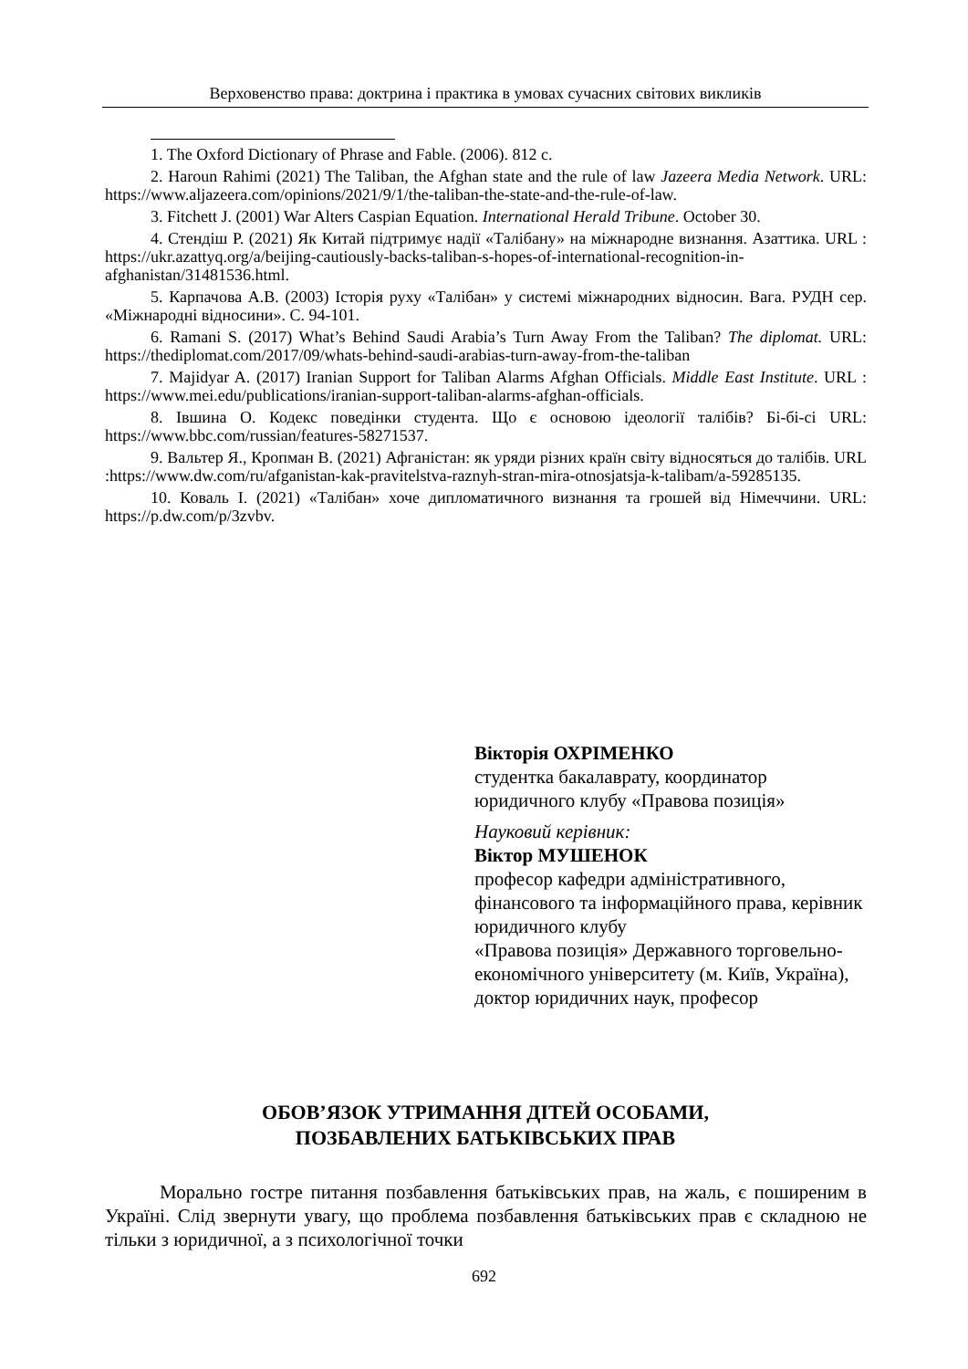Верховенство права: доктрина і практика в умовах сучасних світових викликів
1. The Oxford Dictionary of Phrase and Fable. (2006). 812 с.
2. Haroun Rahimi (2021) The Taliban, the Afghan state and the rule of law Jazeera Media Network. URL: https://www.aljazeera.com/opinions/2021/9/1/the-taliban-the-state-and-the-rule-of-law.
3. Fitchett J. (2001) War Alters Caspian Equation. International Herald Tribune. October 30.
4. Стендіш Р. (2021) Як Китай підтримує надії «Талібану» на міжнародне визнання. Азаттика. URL : https://ukr.azattyq.org/a/beijing-cautiously-backs-taliban-s-hopes-of-international-recognition-in-afghanistan/31481536.html.
5. Карпачова А.В. (2003) Історія руху «Талібан» у системі міжнародних відносин. Вага. РУДН сер. «Міжнародні відносини». С. 94-101.
6. Ramani S. (2017) What’s Behind Saudi Arabia’s Turn Away From the Taliban? The diplomat. URL: https://thediplomat.com/2017/09/whats-behind-saudi-arabias-turn-away-from-the-taliban
7. Majidyar A. (2017) Iranian Support for Taliban Alarms Afghan Officials. Middle East Institute. URL : https://www.mei.edu/publications/iranian-support-taliban-alarms-afghan-officials.
8. Івшина О. Кодекс поведінки студента. Що є основою ідеології талібів? Бі-бі-сі URL: https://www.bbc.com/russian/features-58271537.
9. Вальтер Я., Кропман В. (2021) Афганістан: як уряди різних країн світу відносяться до талібів. URL :https://www.dw.com/ru/afganistan-kak-pravitelstva-raznyh-stran-mira-otnosjatsja-k-talibam/a-59285135.
10. Коваль І. (2021) «Талібан» хоче дипломатичного визнання та грошей від Німеччини. URL: https://p.dw.com/p/3zvbv.
Вікторія ОХРІМЕНКО
студентка бакалаврату, координатор
юридичного клубу «Правова позиція»
Науковий керівник:
Віктор МУШЕНОК
професор кафедри адміністративного, фінансового та інформаційного права, керівник юридичного клубу
«Правова позиція» Державного торговельно-економічного університету (м. Київ, Україна),
доктор юридичних наук, професор
ОБОВ’ЯЗОК УТРИМАННЯ ДІТЕЙ ОСОБАМИ,
ПОЗБАВЛЕНИХ БАТЬКІВСЬКИХ ПРАВ
Морально гостре питання позбавлення батьківських прав, на жаль, є поширеним в Україні. Слід звернути увагу, що проблема позбавлення батьківських прав є складною не тільки з юридичної, а з психологічної точки
692